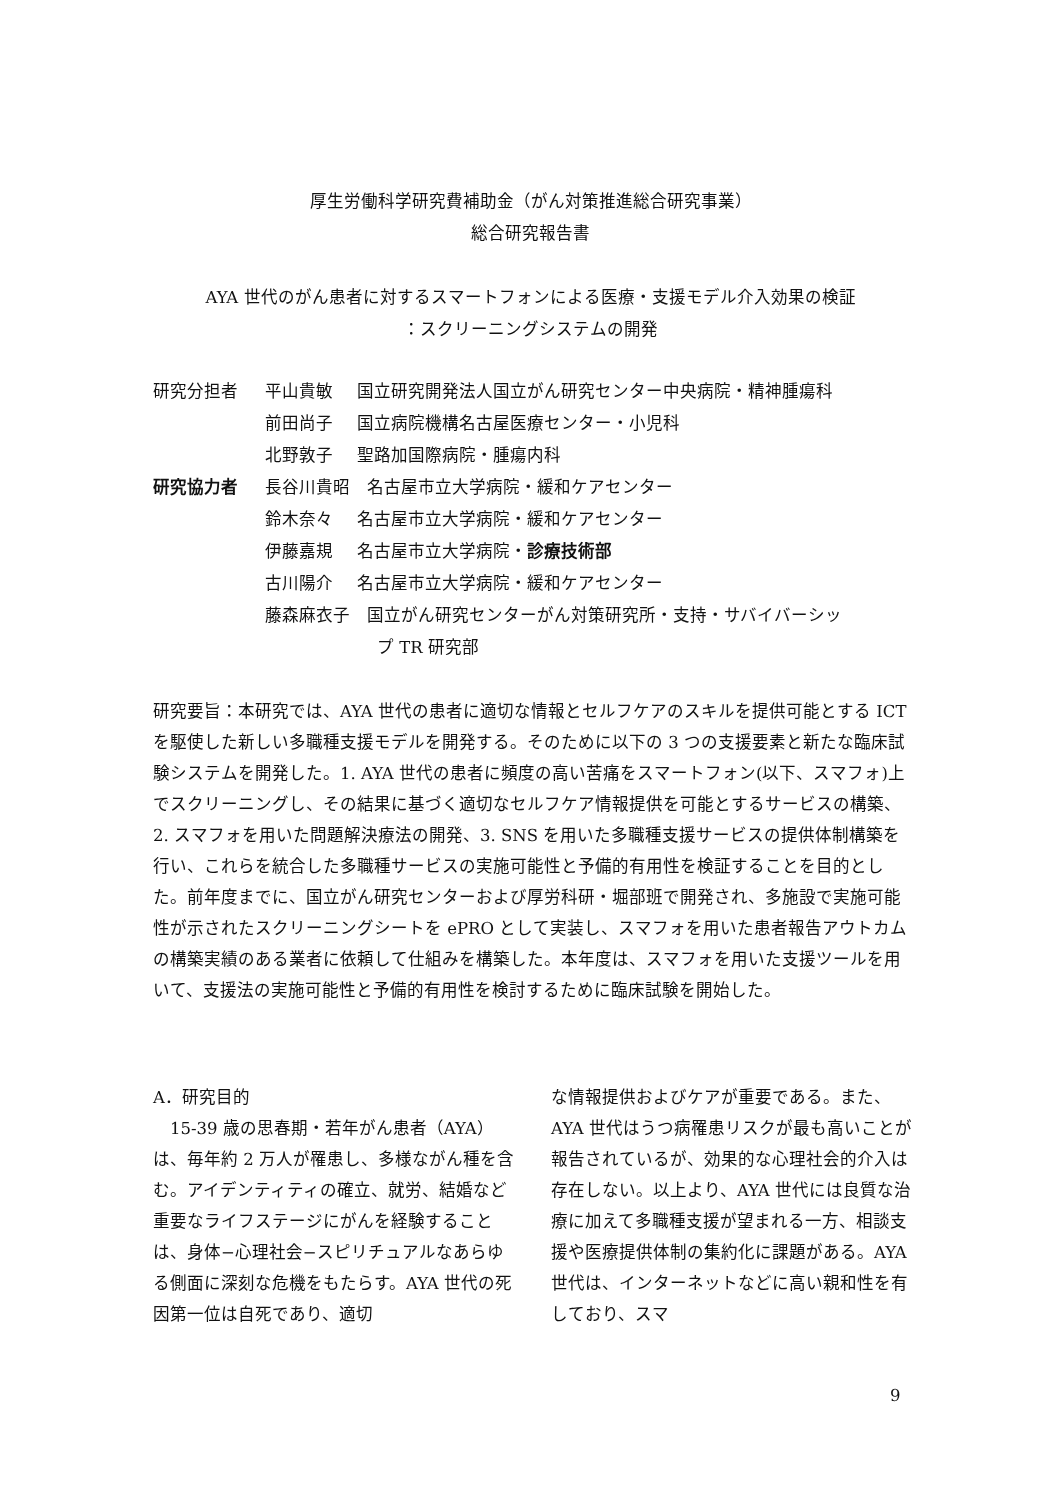厚生労働科学研究費補助金（がん対策推進総合研究事業）
総合研究報告書
AYA 世代のがん患者に対するスマートフォンによる医療・支援モデル介入効果の検証
：スクリーニングシステムの開発
| 研究分担者 | 平山貴敏 | 国立研究開発法人国立がん研究センター中央病院・精神腫瘍科 |
| | 前田尚子 | 国立病院機構名古屋医療センター・小児科 |
| | 北野敦子 | 聖路加国際病院・腫瘍内科 |
| 研究協力者 | 長谷川貴昭 名古屋市立大学病院・緩和ケアセンター | |
| | 鈴木奈々 | 名古屋市立大学病院・緩和ケアセンター |
| | 伊藤嘉規 | 名古屋市立大学病院・ 診療技術部 |
| | 古川陽介 | 名古屋市立大学病院・緩和ケアセンター |
| | 藤森麻衣子 国立がん研究センターがん対策研究所・支持・サバイバーシッ プ TR 研究部 | |
研究要旨：本研究では、AYA 世代の患者に適切な情報とセルフケアのスキルを提供可能とする ICT を駆使した新しい多職種支援モデルを開発する。そのために以下の 3 つの支援要素と新たな臨床試験システムを開発した。1. AYA 世代の患者に頻度の高い苦痛をスマートフォン(以下、スマフォ)上でスクリーニングし、その結果に基づく適切なセルフケア情報提供を可能とするサービスの構築、2. スマフォを用いた問題解決療法の開発、3. SNS を用いた多職種支援サービスの提供体制構築を行い、これらを統合した多職種サービスの実施可能性と予備的有用性を検証することを目的とした。前年度までに、国立がん研究センターおよび厚労科研・堀部班で開発され、多施設で実施可能性が示されたスクリーニングシートを ePRO として実装し、スマフォを用いた患者報告アウトカムの構築実績のある業者に依頼して仕組みを構築した。本年度は、スマフォを用いた支援ツールを用いて、支援法の実施可能性と予備的有用性を検討するために臨床試験を開始した。
A．研究目的
　15-39 歳の思春期・若年がん患者（AYA）は、毎年約 2 万人が罹患し、多様ながん種を含む。アイデンティティの確立、就労、結婚など重要なライフステージにがんを経験することは、身体−心理社会−スピリチュアルなあらゆる側面に深刻な危機をもたらす。AYA 世代の死因第一位は自死であり、適切
な情報提供およびケアが重要である。また、AYA 世代はうつ病罹患リスクが最も高いことが報告されているが、効果的な心理社会的介入は存在しない。以上より、AYA 世代には良質な治療に加えて多職種支援が望まれる一方、相談支援や医療提供体制の集約化に課題がある。AYA 世代は、インターネットなどに高い親和性を有しており、スマ
9